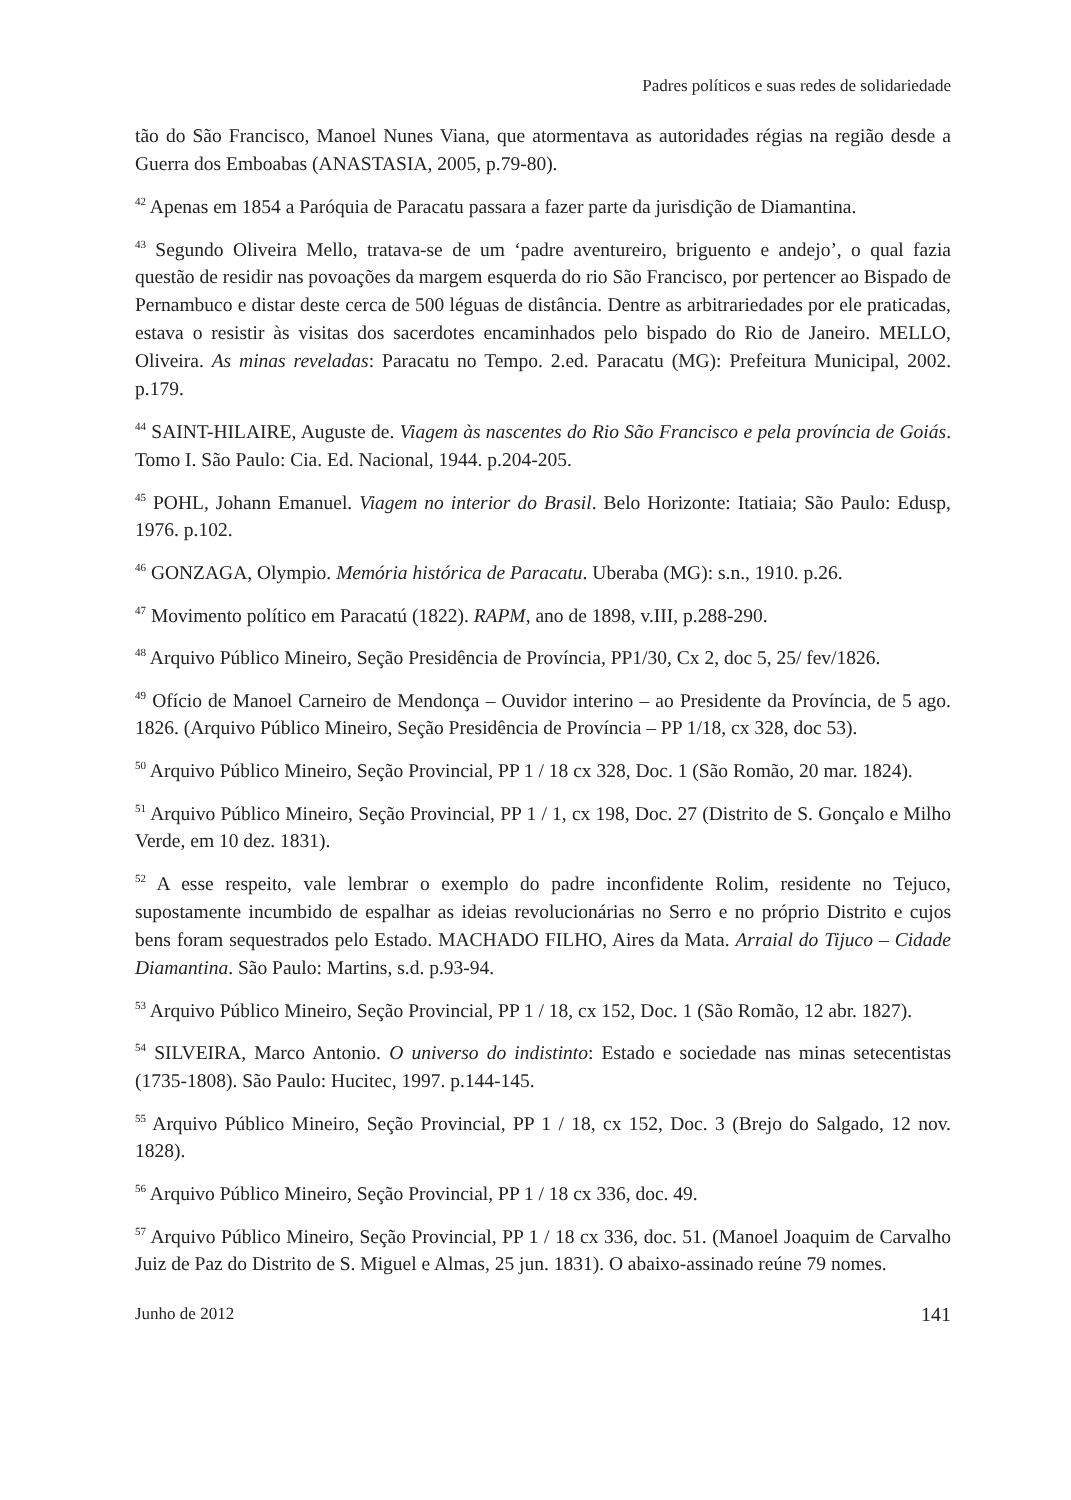Padres políticos e suas redes de solidariedade
tão do São Francisco, Manoel Nunes Viana, que atormentava as autoridades régias na região desde a Guerra dos Emboabas (ANASTASIA, 2005, p.79-80).
<sup>42</sup> Apenas em 1854 a Paróquia de Paracatu passara a fazer parte da jurisdição de Diamantina.
<sup>43</sup> Segundo Oliveira Mello, tratava-se de um ‘padre aventureiro, briguento e andejo’, o qual fazia questão de residir nas povoações da margem esquerda do rio São Francisco, por pertencer ao Bispado de Pernambuco e distar deste cerca de 500 léguas de distância. Dentre as arbitrariedades por ele praticadas, estava o resistir às visitas dos sacerdotes encaminhados pelo bispado do Rio de Janeiro. MELLO, Oliveira. As minas reveladas: Paracatu no Tempo. 2.ed. Paracatu (MG): Prefeitura Municipal, 2002. p.179.
<sup>44</sup> SAINT-HILAIRE, Auguste de. Viagem às nascentes do Rio São Francisco e pela província de Goiás. Tomo I. São Paulo: Cia. Ed. Nacional, 1944. p.204-205.
<sup>45</sup> POHL, Johann Emanuel. Viagem no interior do Brasil. Belo Horizonte: Itatiaia; São Paulo: Edusp, 1976. p.102.
<sup>46</sup> GONZAGA, Olympio. Memória histórica de Paracatu. Uberaba (MG): s.n., 1910. p.26.
<sup>47</sup> Movimento político em Paracatú (1822). RAPM, ano de 1898, v.III, p.288-290.
<sup>48</sup> Arquivo Público Mineiro, Seção Presidência de Província, PP1/30, Cx 2, doc 5, 25/ fev/1826.
<sup>49</sup> Ofício de Manoel Carneiro de Mendonça – Ouvidor interino – ao Presidente da Província, de 5 ago. 1826. (Arquivo Público Mineiro, Seção Presidência de Província – PP 1/18, cx 328, doc 53).
<sup>50</sup> Arquivo Público Mineiro, Seção Provincial, PP 1 / 18 cx 328, Doc. 1 (São Romão, 20 mar. 1824).
<sup>51</sup> Arquivo Público Mineiro, Seção Provincial, PP 1 / 1, cx 198, Doc. 27 (Distrito de S. Gonçalo e Milho Verde, em 10 dez. 1831).
<sup>52</sup> A esse respeito, vale lembrar o exemplo do padre inconfidente Rolim, residente no Tejuco, supostamente incumbido de espalhar as ideias revolucionárias no Serro e no próprio Distrito e cujos bens foram sequestrados pelo Estado. MACHADO FILHO, Aires da Mata. Arraial do Tijuco – Cidade Diamantina. São Paulo: Martins, s.d. p.93-94.
<sup>53</sup> Arquivo Público Mineiro, Seção Provincial, PP 1 / 18, cx 152, Doc. 1 (São Romão, 12 abr. 1827).
<sup>54</sup> SILVEIRA, Marco Antonio. O universo do indistinto: Estado e sociedade nas minas setecentistas (1735-1808). São Paulo: Hucitec, 1997. p.144-145.
<sup>55</sup> Arquivo Público Mineiro, Seção Provincial, PP 1 / 18, cx 152, Doc. 3 (Brejo do Salgado, 12 nov. 1828).
<sup>56</sup> Arquivo Público Mineiro, Seção Provincial, PP 1 / 18 cx 336, doc. 49.
<sup>57</sup> Arquivo Público Mineiro, Seção Provincial, PP 1 / 18 cx 336, doc. 51. (Manoel Joaquim de Carvalho Juiz de Paz do Distrito de S. Miguel e Almas, 25 jun. 1831). O abaixo-assinado reúne 79 nomes.
Junho de 2012 141